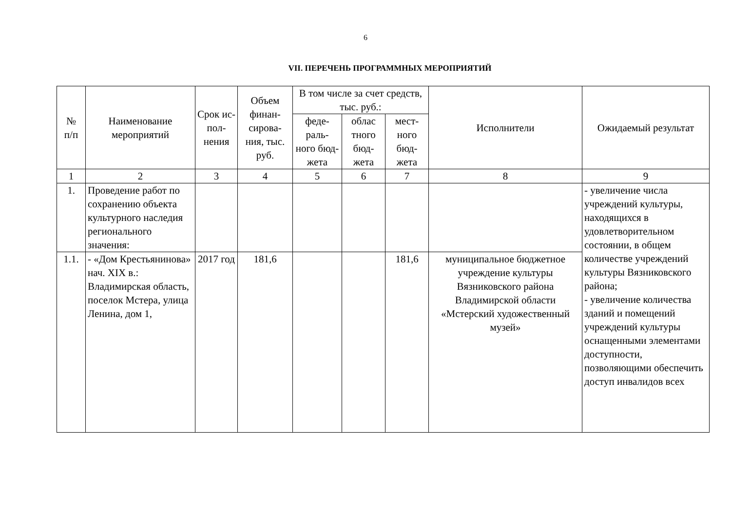6
VII. ПЕРЕЧЕНЬ ПРОГРАММНЫХ МЕРОПРИЯТИЙ
| № п/п | Наименование мероприятий | Срок ис- пол- нения | Объем финан- сирова- ния, тыс. руб. | В том числе за счет средств, тыс. руб.: | | | Исполнители | Ожидаемый результат |
| --- | --- | --- | --- | --- | --- | --- | --- | --- |
| | | | | феде- раль- ного бюд- жета | облас тного бюд- жета | мест- ного бюд- жета | | |
| 1 | 2 | 3 | 4 | 5 | 6 | 7 | 8 | 9 |
| 1. | Проведение работ по сохранению объекта культурного наследия регионального значения: | | | | | | | - увеличение числа учреждений культуры, находящихся в удовлетворительном состоянии, в общем количестве учреждений культуры Вязниковского района; - увеличение количества зданий и помещений учреждений культуры оснащенными элементами доступности, позволяющими обеспечить доступ инвалидов всех |
| 1.1. | - «Дом Крестьянинова» нач. XIX в.: Владимирская область, поселок Мстера, улица Ленина, дом 1, | 2017 год | 181,6 | | | 181,6 | муниципальное бюджетное учреждение культуры Вязниковского района Владимирской области «Мстерский художественный музей» | |